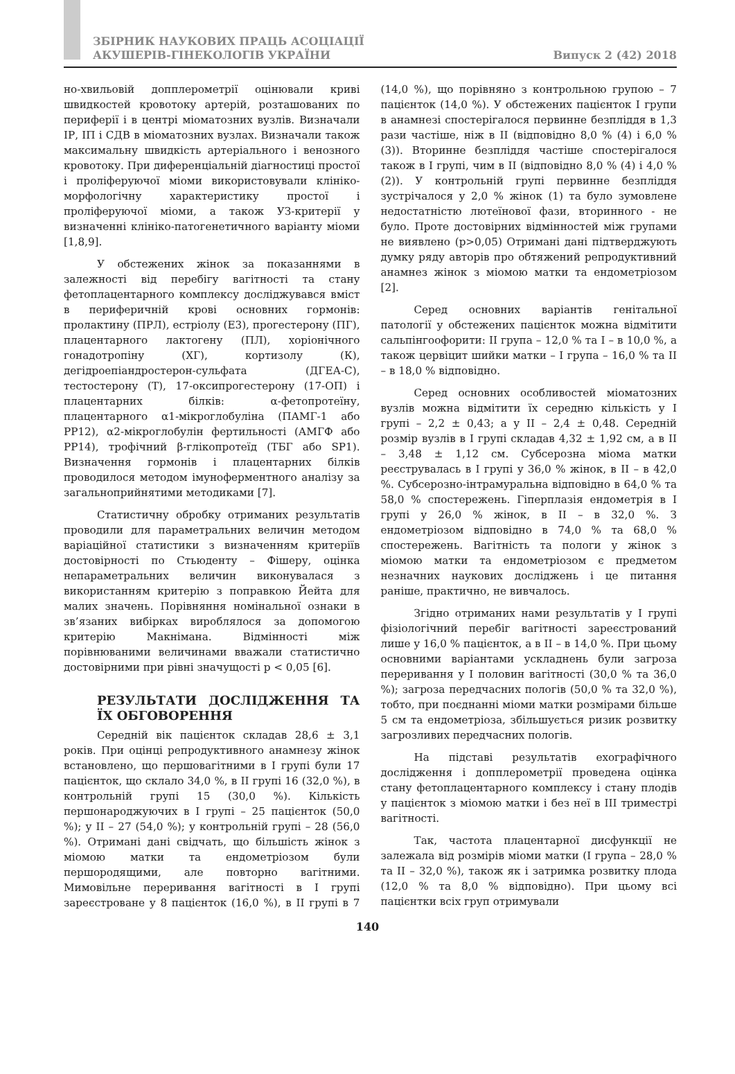ЗБІРНИК НАУКОВИХ ПРАЦЬ АСОЦІАЦІЇ
АКУШЕРІВ-ГІНЕКОЛОГІВ УКРАЇНИ
Випуск 2 (42) 2018
но-хвильовій допплерометрії оцінювали криві швидкостей кровотоку артерій, розташованих по периферії і в центрі міоматозних вузлів. Визначали ІР, ІП і СДВ в міоматозних вузлах. Визначали також максимальну швидкість артеріального і венозного кровотоку. При диференціальній діагностиці простої і проліферуючої міоми використовували клініко-морфологічну характеристику простої і проліферуючої міоми, а також УЗ-критерії у визначенні клініко-патогенетичного варіанту міоми [1,8,9].
У обстежених жінок за показаннями в залежності від перебігу вагітності та стану фетоплацентарного комплексу досліджувався вміст в периферичній крові основних гормонів: пролактину (ПРЛ), естріолу (Е3), прогестерону (ПГ), плацентарного лактогену (ПЛ), хоріонічного гонадотропіну (ХГ), кортизолу (К), дегідроепіандростерон-сульфата (ДГЕА-С), тестостерону (Т), 17-оксипрогестерону (17-ОП) і плацентарних білків: α-фетопротеїну, плацентарного α1-мікроглобуліна (ПАМГ-1 або РР12), α2-мікроглобулін фертильності (АМГФ або РР14), трофічний β-глікопротеїд (ТБГ або SP1). Визначення гормонів і плацентарних білків проводилося методом імуноферментного аналізу за загальноприйнятими методиками [7].
Статистичну обробку отриманих результатів проводили для параметральних величин методом варіаційної статистики з визначенням критеріїв достовірності по Стьюденту – Фішеру, оцінка непараметральних величин виконувалася з використанням критерію з поправкою Йейта для малих значень. Порівняння номінальної ознаки в зв’язаних вибірках вироблялося за допомогою критерію Макнімана. Відмінності між порівнюваними величинами вважали статистично достовірними при рівні значущості р < 0,05 [6].
РЕЗУЛЬТАТИ ДОСЛІДЖЕННЯ ТА ЇХ ОБГОВОРЕННЯ
Середній вік пацієнток складав 28,6 ± 3,1 років. При оцінці репродуктивного анамнезу жінок встановлено, що першовагітними в І групі були 17 пацієнток, що склало 34,0 %, в ІІ групі 16 (32,0 %), в контрольній групі 15 (30,0 %). Кількість першонароджуючих в І групі – 25 пацієнток (50,0 %); у ІІ – 27 (54,0 %); у контрольній групі – 28 (56,0 %). Отримані дані свідчать, що більшість жінок з міомою матки та ендометріозом були першородящими, але повторно вагітними. Мимовільне переривання вагітності в І групі зареєстроване у 8 пацієнток (16,0 %), в ІІ групі в 7 (14,0 %), що порівняно з контрольною групою – 7 пацієнток (14,0 %). У обстежених пацієнток І групи в анамнезі спостерігалося первинне безпліддя в 1,3 рази частіше, ніж в ІІ (відповідно 8,0 % (4) і 6,0 % (3)). Вторинне безпліддя частіше спостерігалося також в І групі, чим в ІІ (відповідно 8,0 % (4) і 4,0 % (2)). У контрольній групі первинне безпліддя зустрічалося у 2,0 % жінок (1) та було зумовлене недостатністю лютеїнової фази, вторинного - не було. Проте достовірних відмінностей між групами не виявлено (p>0,05) Отримані дані підтверджують думку ряду авторів про обтяжений репродуктивний анамнез жінок з міомою матки та ендометріозом [2].
Серед основних варіантів генітальної патології у обстежених пацієнток можна відмітити сальпінгоофорити: ІІ група – 12,0 % та І – в 10,0 %, а також цервіцит шийки матки – І група – 16,0 % та ІІ – в 18,0 % відповідно.
Серед основних особливостей міоматозних вузлів можна відмітити їх середню кількість у І групі – 2,2 ± 0,43; а у ІІ – 2,4 ± 0,48. Середній розмір вузлів в І групі складав 4,32 ± 1,92 см, а в ІІ – 3,48 ± 1,12 см. Субсерозна міома матки реєструвалась в І групі у 36,0 % жінок, в ІІ – в 42,0 %. Субсерозно-інтрамуральна відповідно в 64,0 % та 58,0 % спостережень. Гіперплазія ендометрія в І групі у 26,0 % жінок, в ІІ – в 32,0 %. З ендометріозом відповідно в 74,0 % та 68,0 % спостережень. Вагітність та пологи у жінок з міомою матки та ендометріозом є предметом незначних наукових досліджень і це питання раніше, практично, не вивчалось.
Згідно отриманих нами результатів у І групі фізіологічний перебіг вагітності зареєстрований лише у 16,0 % пацієнток, а в ІІ – в 14,0 %. При цьому основними варіантами ускладнень були загроза переривання у І половин вагітності (30,0 % та 36,0 %); загроза передчасних пологів (50,0 % та 32,0 %), тобто, при поєднанні міоми матки розмірами більше 5 см та ендометріоза, збільшується ризик розвитку загрозливих передчасних пологів.
На підставі результатів ехографічного дослідження і допплерометрії проведена оцінка стану фетоплацентарного комплексу і стану плодів у пацієнток з міомою матки і без неї в ІІІ триместрі вагітності.
Так, частота плацентарної дисфункції не залежала від розмірів міоми матки (І група – 28,0 % та ІІ – 32,0 %), також як і затримка розвитку плода (12,0 % та 8,0 % відповідно). При цьому всі пацієнтки всіх груп отримували
140